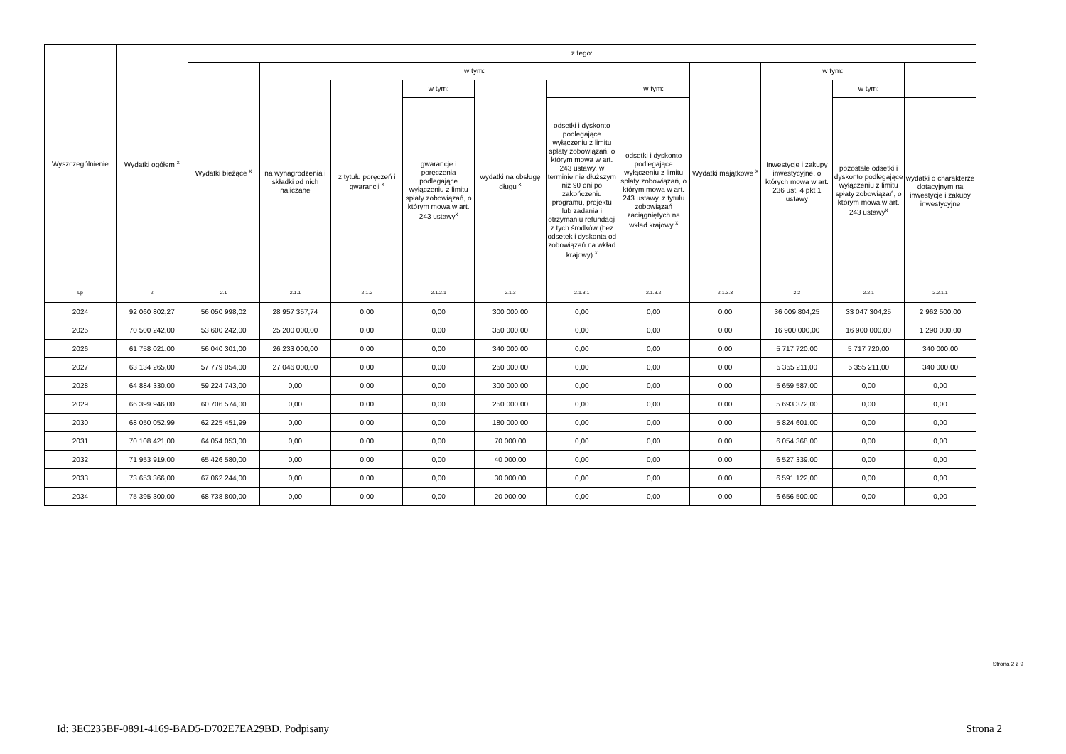| Wyszczególnienie | Wydatki ogółem <sup>x</sup> | z tego: | | | | | | | | | | |
| --- | --- | --- | --- | --- | --- | --- | --- | --- | --- | --- | --- | --- |
| | | Wydatki bieżące <sup>x</sup> | w tym: | | | | | | Wydatki majątkowe <sup>x</sup> | w tym: | | |
| | | | na wynagrodzenia i składki od nich naliczane | z tytułu poręczeń i gwarancji <sup>x</sup> | w tym: | wydatki na obsługę długu <sup>x</sup> | w tym: | | | Inwestycje i zakupy inwestycyjne, o których mowa w art. 236 ust. 4 pkt 1 ustawy | w tym: | |
| | | | | | gwarancje i poręczenia podlegające wyłączeniu z limitu spłaty zobowiązań, o którym mowa w art. 243 ustawy<sup>x</sup> | | odsetki i dyskonto podlegające wyłączeniu z limitu spłaty zobowiązań, o którym mowa w art. 243 ustawy, w terminie nie dłuższym niż 90 dni po zakończeniu programu, projektu lub zadania i otrzymaniu refundacji z tych środków (bez odsetek i dyskonta od zobowiązań na wkład krajowy) <sup>x</sup> | odsetki i dyskonto podlegające wyłączeniu z limitu spłaty zobowiązań, o którym mowa w art. 243 ustawy, z tytułu zobowiązań zaciągniętych na wkład krajowy <sup>x</sup> | | | pozostałe odsetki i dyskonto podlegające wyłączeniu z limitu spłaty zobowiązań, o którym mowa w art. 243 ustawy<sup>x</sup> | wydatki o charakterze dotacyjnym na inwestycje i zakupy inwestycyjne |
| Lp | 2 | 2.1 | 2.1.1 | 2.1.2 | 2.1.2.1 | 2.1.3 | 2.1.3.1 | 2.1.3.2 | 2.1.3.3 | 2.2 | 2.2.1 | 2.2.1.1 |
| 2024 | 92 060 802,27 | 56 050 998,02 | 28 957 357,74 | 0,00 | 0,00 | 300 000,00 | 0,00 | 0,00 | 0,00 | 36 009 804,25 | 33 047 304,25 | 2 962 500,00 |
| 2025 | 70 500 242,00 | 53 600 242,00 | 25 200 000,00 | 0,00 | 0,00 | 350 000,00 | 0,00 | 0,00 | 0,00 | 16 900 000,00 | 16 900 000,00 | 1 290 000,00 |
| 2026 | 61 758 021,00 | 56 040 301,00 | 26 233 000,00 | 0,00 | 0,00 | 340 000,00 | 0,00 | 0,00 | 0,00 | 5 717 720,00 | 5 717 720,00 | 340 000,00 |
| 2027 | 63 134 265,00 | 57 779 054,00 | 27 046 000,00 | 0,00 | 0,00 | 250 000,00 | 0,00 | 0,00 | 0,00 | 5 355 211,00 | 5 355 211,00 | 340 000,00 |
| 2028 | 64 884 330,00 | 59 224 743,00 | 0,00 | 0,00 | 0,00 | 300 000,00 | 0,00 | 0,00 | 0,00 | 5 659 587,00 | 0,00 | 0,00 |
| 2029 | 66 399 946,00 | 60 706 574,00 | 0,00 | 0,00 | 0,00 | 250 000,00 | 0,00 | 0,00 | 0,00 | 5 693 372,00 | 0,00 | 0,00 |
| 2030 | 68 050 052,99 | 62 225 451,99 | 0,00 | 0,00 | 0,00 | 180 000,00 | 0,00 | 0,00 | 0,00 | 5 824 601,00 | 0,00 | 0,00 |
| 2031 | 70 108 421,00 | 64 054 053,00 | 0,00 | 0,00 | 0,00 | 70 000,00 | 0,00 | 0,00 | 0,00 | 6 054 368,00 | 0,00 | 0,00 |
| 2032 | 71 953 919,00 | 65 426 580,00 | 0,00 | 0,00 | 0,00 | 40 000,00 | 0,00 | 0,00 | 0,00 | 6 527 339,00 | 0,00 | 0,00 |
| 2033 | 73 653 366,00 | 67 062 244,00 | 0,00 | 0,00 | 0,00 | 30 000,00 | 0,00 | 0,00 | 0,00 | 6 591 122,00 | 0,00 | 0,00 |
| 2034 | 75 395 300,00 | 68 738 800,00 | 0,00 | 0,00 | 0,00 | 20 000,00 | 0,00 | 0,00 | 0,00 | 6 656 500,00 | 0,00 | 0,00 |
Strona 2 z 9
Id: 3EC235BF-0891-4169-BAD5-D702E7EA29BD. Podpisany Strona 2